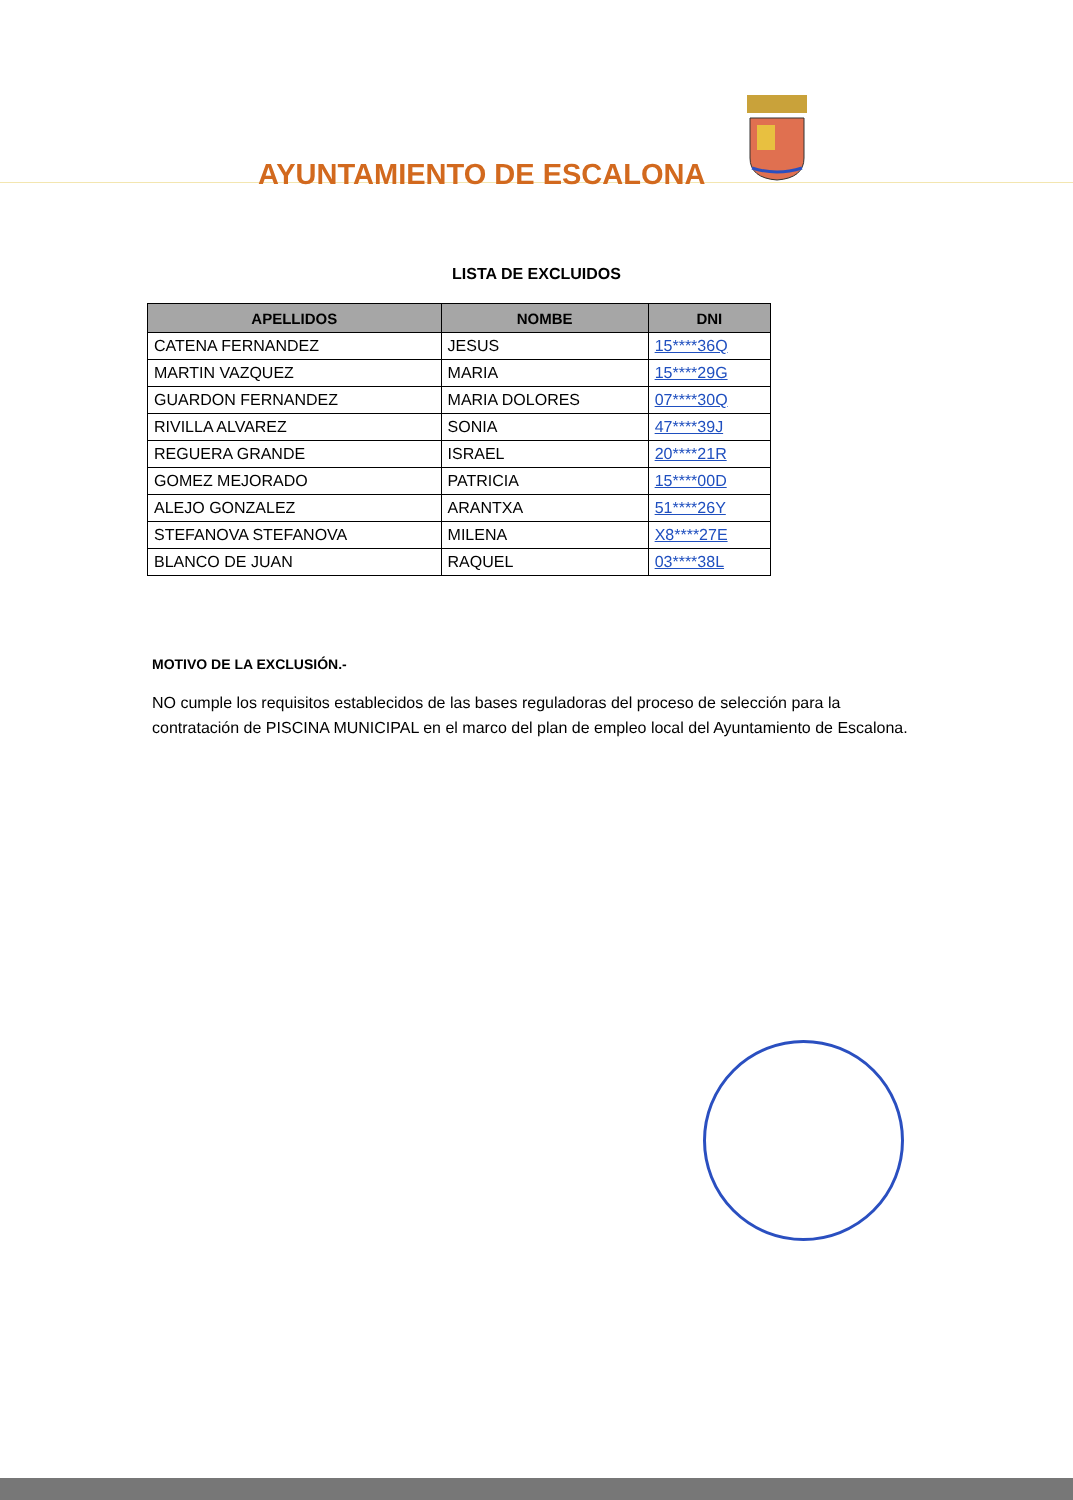AYUNTAMIENTO DE ESCALONA
LISTA DE EXCLUIDOS
| APELLIDOS | NOMBE | DNI |
| --- | --- | --- |
| CATENA FERNANDEZ | JESUS | 15****36Q |
| MARTIN VAZQUEZ | MARIA | 15****29G |
| GUARDON FERNANDEZ | MARIA DOLORES | 07****30Q |
| RIVILLA ALVAREZ | SONIA | 47****39J |
| REGUERA GRANDE | ISRAEL | 20****21R |
| GOMEZ MEJORADO | PATRICIA | 15****00D |
| ALEJO GONZALEZ | ARANTXA | 51****26Y |
| STEFANOVA STEFANOVA | MILENA | X8****27E |
| BLANCO DE JUAN | RAQUEL | 03****38L |
MOTIVO DE LA EXCLUSIÓN.-
NO cumple los requisitos establecidos de las bases reguladoras del proceso de selección para la contratación de PISCINA MUNICIPAL en el marco del plan de empleo local del Ayuntamiento de Escalona.